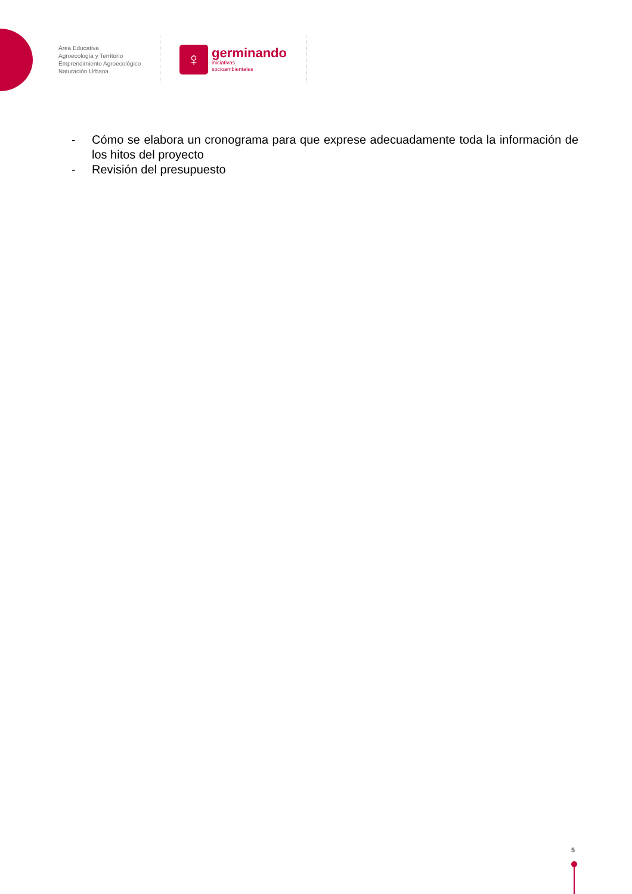Área Educativa
Agroecología y Territorio
Emprendimiento Agroecológico
Naturación Urbana
♀
germinando
iniciativas
socioambientales
- Cómo se elabora un cronograma para que exprese adecuadamente toda la información de los hitos del proyecto
- Revisión del presupuesto
5